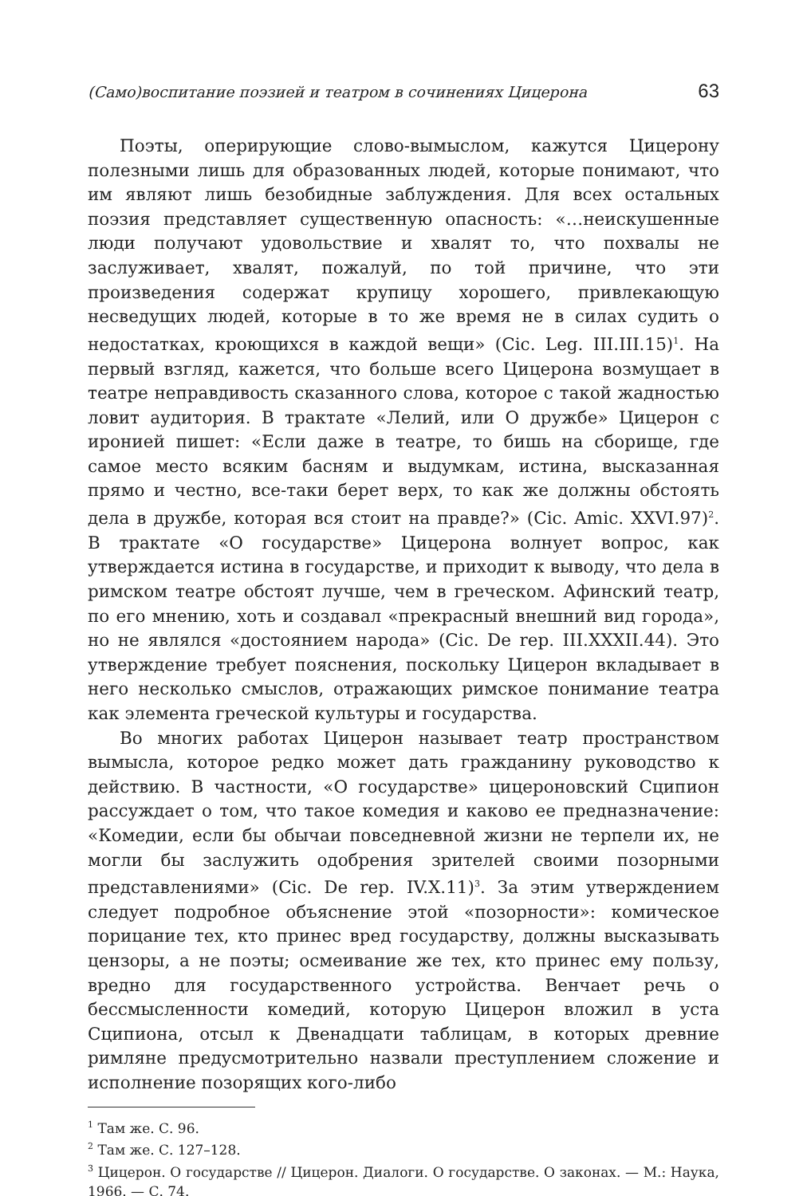(Само)воспитание поэзией и театром в сочинениях Цицерона 63
Поэты, оперирующие слово-вымыслом, кажутся Цицерону полезными лишь для образованных людей, которые понимают, что им являют лишь безобидные заблуждения. Для всех остальных поэзия представляет существенную опасность: «…неискушенные люди получают удовольствие и хвалят то, что похвалы не заслуживает, хвалят, пожалуй, по той причине, что эти произведения содержат крупицу хорошего, привлекающую несведущих людей, которые в то же время не в силах судить о недостатках, кроющихся в каждой вещи» (Cic. Leg. III.III.15)<sup>1</sup>. На первый взгляд, кажется, что больше всего Цицерона возмущает в театре неправдивость сказанного слова, которое с такой жадностью ловит аудитория. В трактате «Лелий, или О дружбе» Цицерон с иронией пишет: «Если даже в театре, то бишь на сборище, где самое место всяким басням и выдумкам, истина, высказанная прямо и честно, все-таки берет верх, то как же должны обстоять дела в дружбе, которая вся стоит на правде?» (Cic. Amic. XXVI.97)<sup>2</sup>. В трактате «О государстве» Цицерона волнует вопрос, как утверждается истина в государстве, и приходит к выводу, что дела в римском театре обстоят лучше, чем в греческом. Афинский театр, по его мнению, хоть и создавал «прекрасный внешний вид города», но не являлся «достоянием народа» (Cic. De rep. III.XXXII.44). Это утверждение требует пояснения, поскольку Цицерон вкладывает в него несколько смыслов, отражающих римское понимание театра как элемента греческой культуры и государства.
Во многих работах Цицерон называет театр пространством вымысла, которое редко может дать гражданину руководство к действию. В частности, «О государстве» цицероновский Сципион рассуждает о том, что такое комедия и каково ее предназначение: «Комедии, если бы обычаи повседневной жизни не терпели их, не могли бы заслужить одобрения зрителей своими позорными представлениями» (Cic. De rep. IV.X.11)<sup>3</sup>. За этим утверждением следует подробное объяснение этой «позорности»: комическое порицание тех, кто принес вред государству, должны высказывать цензоры, а не поэты; осмеивание же тех, кто принес ему пользу, вредно для государственного устройства. Венчает речь о бессмысленности комедий, которую Цицерон вложил в уста Сципиона, отсыл к Двенадцати таблицам, в которых древние римляне предусмотрительно назвали преступлением сложение и исполнение позорящих кого-либо
<sup>1</sup> Там же. С. 96.
<sup>2</sup> Там же. С. 127–128.
<sup>3</sup> Цицерон. О государстве // Цицерон. Диалоги. О государстве. О законах. — М.: Наука, 1966. — С. 74.